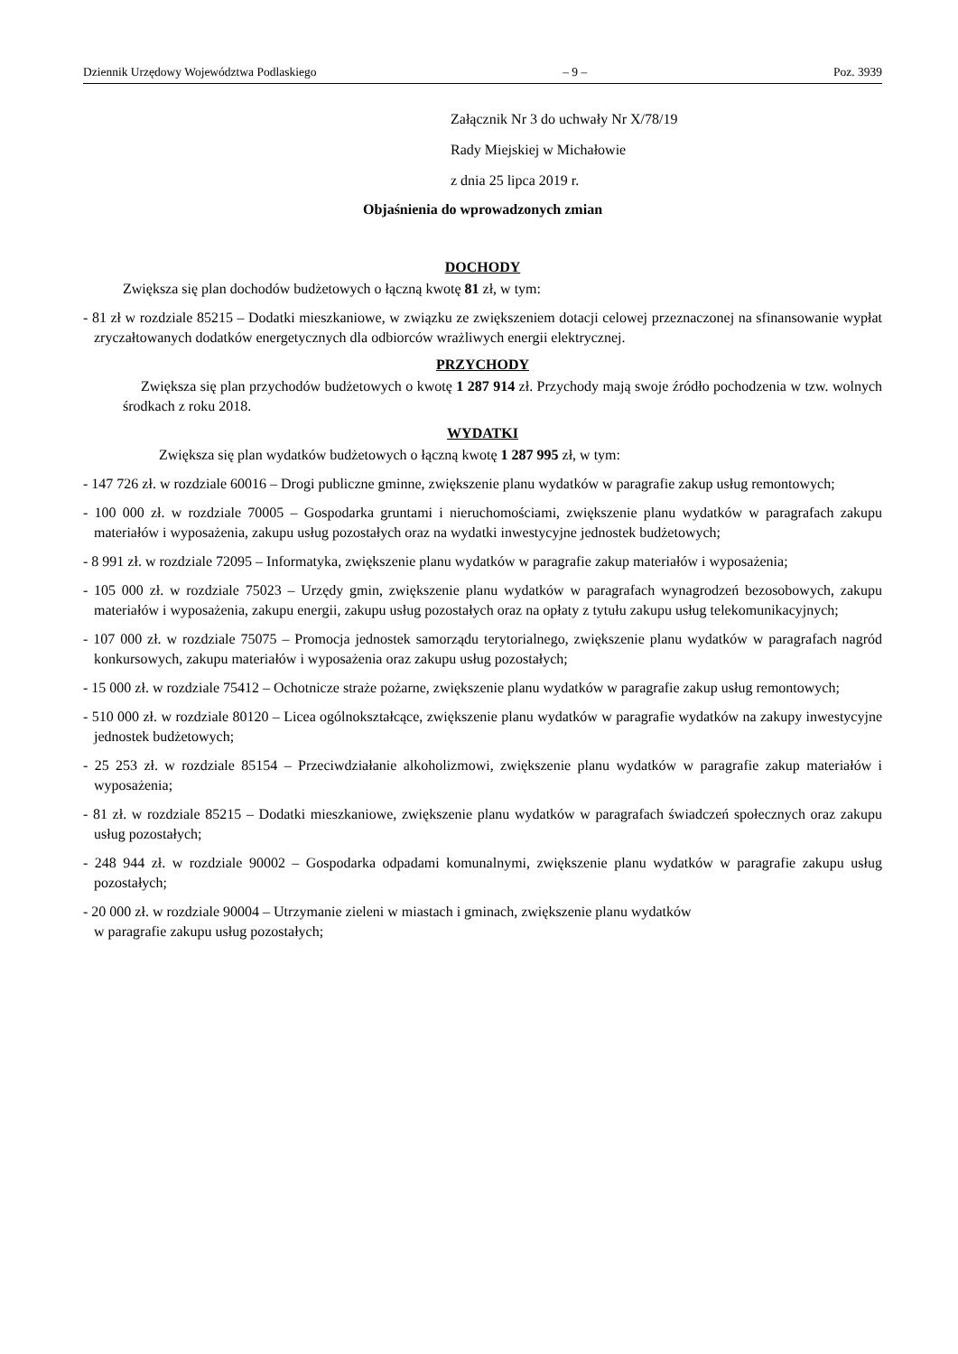Dziennik Urzędowy Województwa Podlaskiego – 9 – Poz. 3939
Załącznik Nr 3 do uchwały Nr X/78/19
Rady Miejskiej w Michałowie
z dnia 25 lipca 2019 r.
Objaśnienia do wprowadzonych zmian
DOCHODY
Zwiększa się plan dochodów budżetowych o łączną kwotę 81 zł, w tym:
- 81 zł w rozdziale 85215 – Dodatki mieszkaniowe, w związku ze zwiększeniem dotacji celowej przeznaczonej na sfinansowanie wypłat zryczałtowanych dodatków energetycznych dla odbiorców wrażliwych energii elektrycznej.
PRZYCHODY
Zwiększa się plan przychodów budżetowych o kwotę 1 287 914 zł. Przychody mają swoje źródło pochodzenia w tzw. wolnych środkach z roku 2018.
WYDATKI
Zwiększa się plan wydatków budżetowych o łączną kwotę 1 287 995 zł, w tym:
- 147 726 zł. w rozdziale 60016 – Drogi publiczne gminne, zwiększenie planu wydatków w paragrafie zakup usług remontowych;
- 100 000 zł. w rozdziale 70005 – Gospodarka gruntami i nieruchomościami, zwiększenie planu wydatków w paragrafach zakupu materiałów i wyposażenia, zakupu usług pozostałych oraz na wydatki inwestycyjne jednostek budżetowych;
- 8 991 zł. w rozdziale 72095 – Informatyka, zwiększenie planu wydatków w paragrafie zakup materiałów i wyposażenia;
- 105 000 zł. w rozdziale 75023 – Urzędy gmin, zwiększenie planu wydatków w paragrafach wynagrodzeń bezosobowych, zakupu materiałów i wyposażenia, zakupu energii, zakupu usług pozostałych oraz na opłaty z tytułu zakupu usług telekomunikacyjnych;
- 107 000 zł. w rozdziale 75075 – Promocja jednostek samorządu terytorialnego, zwiększenie planu wydatków w paragrafach nagród konkursowych, zakupu materiałów i wyposażenia oraz zakupu usług pozostałych;
- 15 000 zł. w rozdziale 75412 – Ochotnicze straże pożarne, zwiększenie planu wydatków w paragrafie zakup usług remontowych;
- 510 000 zł. w rozdziale 80120 – Licea ogólnokształcące, zwiększenie planu wydatków w paragrafie wydatków na zakupy inwestycyjne jednostek budżetowych;
- 25 253 zł. w rozdziale 85154 – Przeciwdziałanie alkoholizmowi, zwiększenie planu wydatków w paragrafie zakup materiałów i wyposażenia;
- 81 zł. w rozdziale 85215 – Dodatki mieszkaniowe, zwiększenie planu wydatków w paragrafach świadczeń społecznych oraz zakupu usług pozostałych;
- 248 944 zł. w rozdziale 90002 – Gospodarka odpadami komunalnymi, zwiększenie planu wydatków w paragrafie zakupu usług pozostałych;
- 20 000 zł. w rozdziale 90004 – Utrzymanie zieleni w miastach i gminach, zwiększenie planu wydatków
w paragrafie zakupu usług pozostałych;